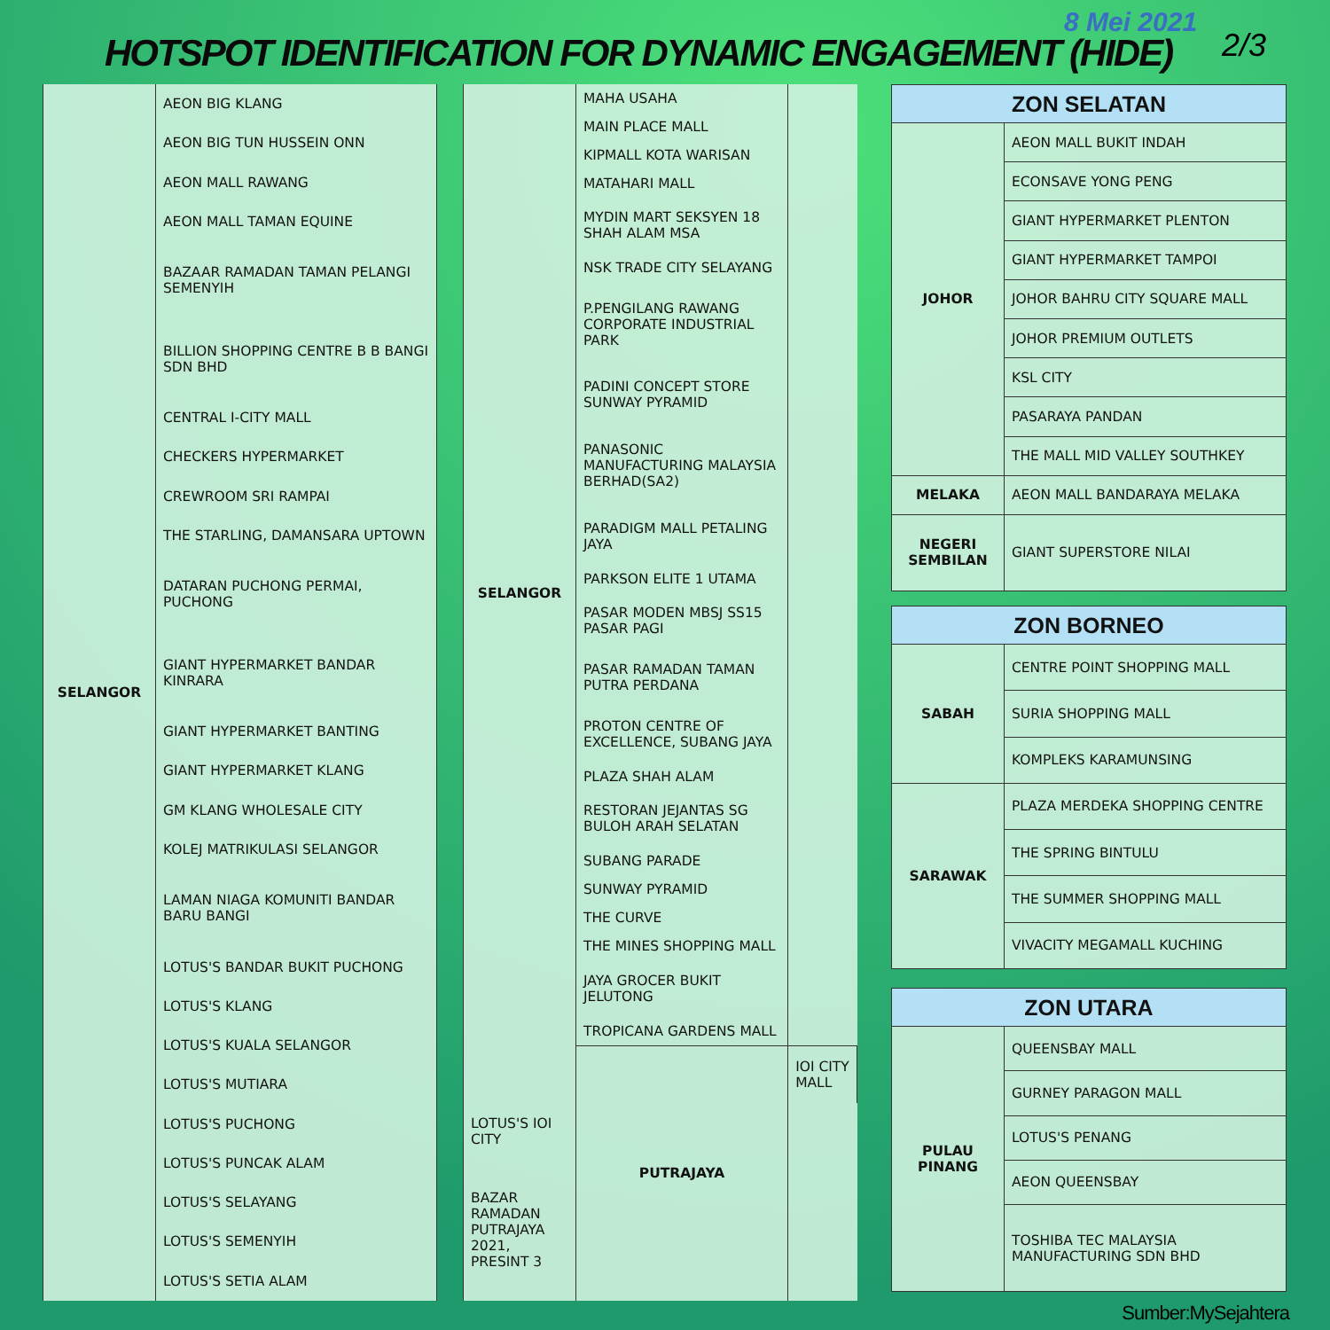8 Mei 2021
HOTSPOT IDENTIFICATION FOR DYNAMIC ENGAGEMENT (HIDE)
2/3
| SELANGOR | AEON BIG KLANG |
| | AEON BIG TUN HUSSEIN ONN |
| | AEON MALL RAWANG |
| | AEON MALL TAMAN EQUINE |
| | BAZAAR RAMADAN TAMAN PELANGI SEMENYIH |
| | BILLION SHOPPING CENTRE B B BANGI SDN BHD |
| | CENTRAL I-CITY MALL |
| | CHECKERS HYPERMARKET |
| | CREWROOM SRI RAMPAI |
| | THE STARLING, DAMANSARA UPTOWN |
| | DATARAN PUCHONG PERMAI, PUCHONG |
| | GIANT HYPERMARKET BANDAR KINRARA |
| | GIANT HYPERMARKET BANTING |
| | GIANT HYPERMARKET KLANG |
| | GM KLANG WHOLESALE CITY |
| | KOLEJ MATRIKULASI SELANGOR |
| | LAMAN NIAGA KOMUNITI BANDAR BARU BANGI |
| | LOTUS'S BANDAR BUKIT PUCHONG |
| | LOTUS'S KLANG |
| | LOTUS'S KUALA SELANGOR |
| | LOTUS'S MUTIARA |
| | LOTUS'S PUCHONG |
| | LOTUS'S PUNCAK ALAM |
| | LOTUS'S SELAYANG |
| | LOTUS'S SEMENYIH |
| | LOTUS'S SETIA ALAM |
| SELANGOR | MAHA USAHA | |
| | MAIN PLACE MALL | |
| | KIPMALL KOTA WARISAN | |
| | MATAHARI MALL | |
| | MYDIN MART SEKSYEN 18 SHAH ALAM MSA | |
| | NSK TRADE CITY SELAYANG | |
| | P.PENGILANG RAWANG CORPORATE INDUSTRIAL PARK | |
| | PADINI CONCEPT STORE SUNWAY PYRAMID | |
| | PANASONIC MANUFACTURING MALAYSIA BERHAD(SA2) | |
| | PARADIGM MALL PETALING JAYA | |
| | PARKSON ELITE 1 UTAMA | |
| | PASAR MODEN MBSJ SS15 PASAR PAGI | |
| | PASAR RAMADAN TAMAN PUTRA PERDANA | |
| | PROTON CENTRE OF EXCELLENCE, SUBANG JAYA | |
| | PLAZA SHAH ALAM | |
| | RESTORAN JEJANTAS SG BULOH ARAH SELATAN | |
| | SUBANG PARADE | |
| | SUNWAY PYRAMID | |
| | THE CURVE | |
| | THE MINES SHOPPING MALL | |
| | JAYA GROCER BUKIT JELUTONG | |
| | TROPICANA GARDENS MALL | |
| | PUTRAJAYA | IOI CITY MALL |
| LOTUS'S IOI CITY | | |
| BAZAR RAMADAN PUTRAJAYA 2021, PRESINT 3 | | |
| ZON SELATAN | |
| --- | --- |
| JOHOR | AEON MALL BUKIT INDAH |
| | ECONSAVE YONG PENG |
| | GIANT HYPERMARKET PLENTON |
| | GIANT HYPERMARKET TAMPOI |
| | JOHOR BAHRU CITY SQUARE MALL |
| | JOHOR PREMIUM OUTLETS |
| | KSL CITY |
| | PASARAYA PANDAN |
| | THE MALL MID VALLEY SOUTHKEY |
| MELAKA | AEON MALL BANDARAYA MELAKA |
| NEGERI SEMBILAN | GIANT SUPERSTORE NILAI |
| ZON BORNEO | |
| --- | --- |
| SABAH | CENTRE POINT SHOPPING MALL |
| | SURIA SHOPPING MALL |
| | KOMPLEKS KARAMUNSING |
| SARAWAK | PLAZA MERDEKA SHOPPING CENTRE |
| | THE SPRING BINTULU |
| | THE SUMMER SHOPPING MALL |
| | VIVACITY MEGAMALL KUCHING |
| ZON UTARA | |
| --- | --- |
| PULAU PINANG | QUEENSBAY MALL |
| | GURNEY PARAGON MALL |
| | LOTUS'S PENANG |
| | AEON QUEENSBAY |
| | TOSHIBA TEC MALAYSIA MANUFACTURING SDN BHD |
Sumber:MySejahtera